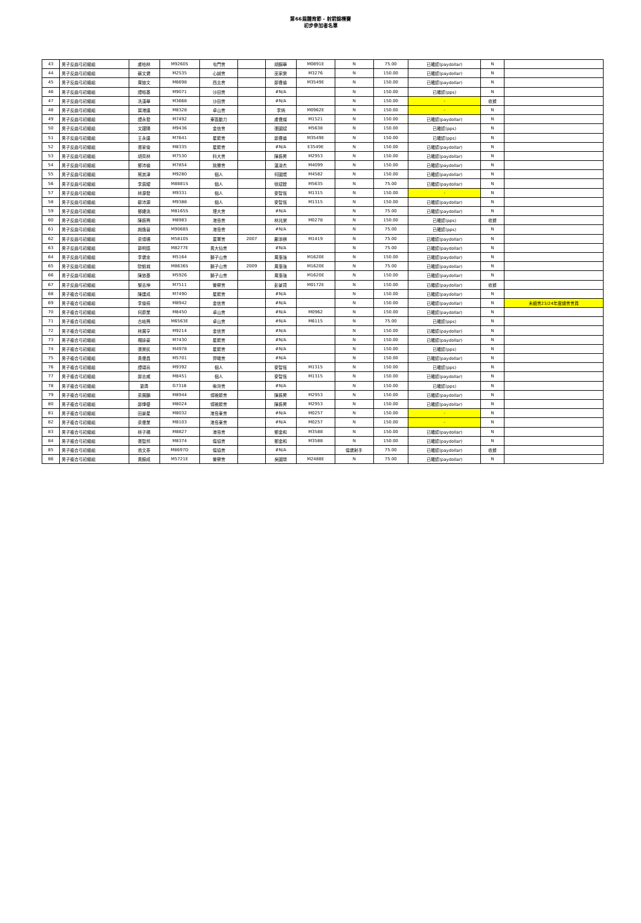第66屆體育節 - 射箭錦標賽
初步參加者名單
| 43 | 男子反曲弓初級組 | 盧柏林 | M9260S | 屯門會 | | 胡錦華 | M0891E | N | 75.00 | 已確認(paydollar) | N | |
| 44 | 男子反曲弓初級組 | 蘇文健 | M2535 | 心誠會 | | 巫家樂 | M3276 | N | 150.00 | 已確認(paydollar) | N | |
| 45 | 男子反曲弓初級組 | 周迪文 | M6698 | 西北會 | | 鄭偉倫 | M3549E | N | 150.00 | 已確認(paydollar) | N | |
| 46 | 男子反曲弓初級組 | 譚栢基 | M9071 | 沙田會 | | #N/A | | N | 150.00 | 已確認(pps) | N | |
| 47 | 男子反曲弓初級組 | 冼漢華 | M3668 | 沙田會 | | #N/A | | N | 150.00 | - | 收據 | |
| 48 | 男子反曲弓初級組 | 葉港達 | M8328 | 卓山會 | | 李炳 | M0962E | N | 150.00 | - | N | |
| 49 | 男子反曲弓初級組 | 譚永發 | M7492 | 東區動力 | | 盧偉燦 | M1521 | N | 150.00 | 已確認(paydollar) | N | |
| 50 | 男子反曲弓初級組 | 文躍陽 | M9436 | 金信會 | | 張國斌 | M5638 | N | 150.00 | 已確認(pps) | N | |
| 51 | 男子反曲弓初級組 | 王永達 | M7641 | 星箭會 | | 鄭偉倫 | M3549E | N | 150.00 | 已確認(pps) | N | |
| 52 | 男子反曲弓初級組 | 張家俊 | M8335 | 星箭會 | | #N/A | E3549E | N | 150.00 | 已確認(paydollar) | N | |
| 53 | 男子反曲弓初級組 | 胡奕林 | M7530 | 科大會 | | 陳振昇 | M2953 | N | 150.00 | 已確認(paydollar) | N | |
| 54 | 男子反曲弓初級組 | 鄧沛倫 | M7854 | 致勝會 | | 溫浚杰 | M4099 | N | 150.00 | 已確認(paydollar) | N | |
| 55 | 男子反曲弓初級組 | 蔡其津 | M9280 | 個人 | | 何國焜 | M4582 | N | 150.00 | 已確認(paydollar) | N | |
| 56 | 男子反曲弓初級組 | 李廣耀 | M8881S | 個人 | | 徐斌銓 | M5635 | N | 75.00 | 已確認(paydollar) | N | |
| 57 | 男子反曲弓初級組 | 林源發 | M9331 | 個人 | | 麥智恆 | M1315 | N | 150.00 | - | N | |
| 58 | 男子反曲弓初級組 | 鄒沛源 | M9388 | 個人 | | 麥智恆 | M1315 | N | 150.00 | 已確認(paydollar) | N | |
| 59 | 男子反曲弓初級組 | 鄧緯洮 | M8165S | 理大會 | | #N/A | | N | 75.00 | 已確認(paydollar) | N | |
| 60 | 男子反曲弓初級組 | 陳振興 | M8983 | 港島會 | | 林兆棠 | M0278 | N | 150.00 | 已確認(pps) | 收據 | |
| 61 | 男子反曲弓初級組 | 趙逸晉 | M9068S | 港島會 | | #N/A | | N | 75.00 | 已確認(pps) | N | |
| 62 | 男子反曲弓初級組 | 梁博揚 | M5810S | 童軍會 | 2007 | 鄺添祺 | M1419 | N | 75.00 | 已確認(paydollar) | N | |
| 63 | 男子反曲弓初級組 | 郭明遠 | M8277E | 黃大仙會 | | #N/A | | N | 75.00 | 已確認(paydollar) | N | |
| 64 | 男子反曲弓初級組 | 李健忠 | M5164 | 獅子山會 | | 周惠強 | M1620E | N | 150.00 | 已確認(paydollar) | N | |
| 65 | 男子反曲弓初級組 | 歐凱城 | M8636S | 獅子山會 | 2009 | 周惠強 | M1620E | N | 75.00 | 已確認(paydollar) | N | |
| 66 | 男子反曲弓初級組 | 陳旅基 | M5926 | 獅子山會 | | 周惠強 | M1620E | N | 150.00 | 已確認(paydollar) | N | |
| 67 | 男子反曲弓初級組 | 黎志坤 | M7511 | 警察會 | | 彭景賢 | M0172E | N | 150.00 | 已確認(paydollar) | 收據 | |
| 68 | 男子複合弓初級組 | 陳建成 | M7490 | 星箭會 | | #N/A | | N | 150.00 | 已確認(paydollar) | N | |
| 69 | 男子複合弓初級組 | 李俊禧 | M8942 | 金信會 | | #N/A | | N | 150.00 | 已確認(paydollar) | N | 未續會23/24年度總會會員 |
| 70 | 男子複合弓初級組 | 何慶業 | M8450 | 卓山會 | | #N/A | M0962 | N | 150.00 | 已確認(paydollar) | N | |
| 71 | 男子複合弓初級組 | 古岐興 | M6563E | 卓山會 | | #N/A | M6115 | N | 75.00 | 已確認(pps) | N | |
| 72 | 男子複合弓初級組 | 林展亨 | M9214 | 金信會 | | #N/A | | N | 150.00 | 已確認(paydollar) | N | |
| 73 | 男子複合弓初級組 | 禤詠豪 | M7430 | 星箭會 | | #N/A | | N | 150.00 | 已確認(paydollar) | N | |
| 74 | 男子複合弓初級組 | 張樂民 | M4978 | 星箭會 | | #N/A | | N | 150.00 | 已確認(pps) | N | |
| 75 | 男子複合弓初級組 | 黃偉昌 | M5701 | 羿曦會 | | #N/A | | N | 150.00 | 已確認(paydollar) | N | |
| 76 | 男子複合弓初級組 | 譚頌熹 | M9392 | 個人 | | 麥智恆 | M1315 | N | 150.00 | 已確認(pps) | N | |
| 77 | 男子複合弓初級組 | 鄭志威 | M8451 | 個人 | | 麥智恆 | M1315 | N | 150.00 | 已確認(paydollar) | N | |
| 78 | 男子複合弓初級組 | 劉勇 | G7318 | 柴灣會 | | #N/A | | N | 150.00 | 已確認(pps) | N | |
| 79 | 男子複合弓初級組 | 梁展鵬 | M8944 | 博雅箭會 | | 陳振昇 | M2953 | N | 150.00 | 已確認(paydollar) | N | |
| 80 | 男子複合弓初級組 | 鄭煒優 | M8024 | 博雅箭會 | | 陳振昇 | M2953 | N | 150.00 | 已確認(paydollar) | N | |
| 81 | 男子複合弓初級組 | 田景星 | M8032 | 港島東會 | | #N/A | M0257 | N | 150.00 | - | N | |
| 82 | 男子複合弓初級組 | 梁偉業 | M8103 | 港島東會 | | #N/A | M0257 | N | 150.00 | - | N | |
| 83 | 男子複合弓初級組 | 林子楊 | M8827 | 港島會 | | 鄧金和 | M3588 | N | 150.00 | 已確認(paydollar) | N | |
| 84 | 男子複合弓初級組 | 張智邦 | M8374 | 傷協會 | | 鄧金和 | M3588 | N | 150.00 | 已確認(paydollar) | N | |
| 85 | 男子複合弓初級組 | 翁文泰 | M8697D | 傷協會 | | #N/A | | 傷健射手 | 75.00 | 已確認(paydollar) | 收據 | |
| 86 | 男子複合弓初級組 | 黃錦成 | M5721E | 警察會 | | 吳國榮 | M2488E | N | 75.00 | 已確認(paydollar) | N | |